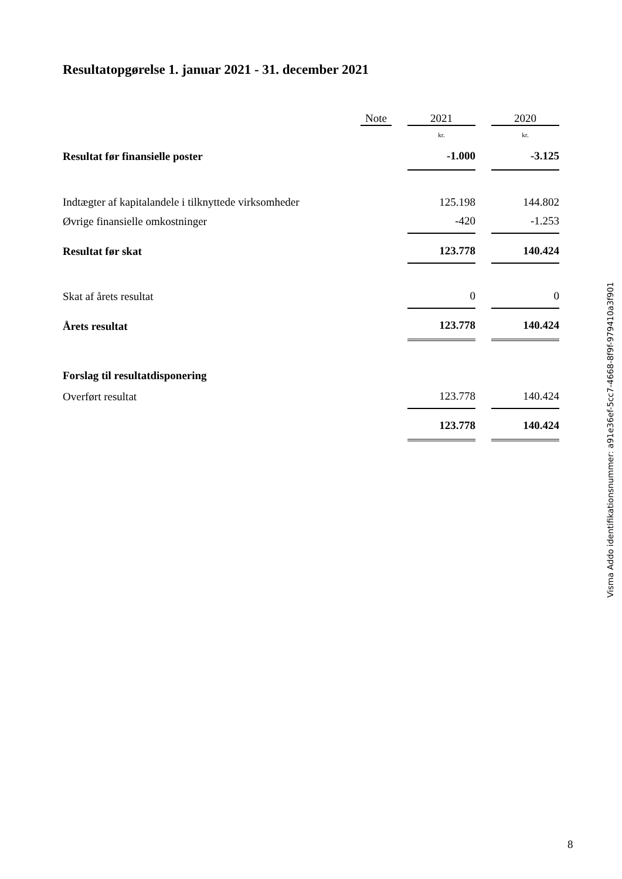Resultatopgørelse 1. januar 2021 - 31. december 2021
| | Note | | 2021 | | 2020 |
| | | | kr. | | kr. |
| Resultat før finansielle poster | | | -1.000 | | -3.125 |
| Indtægter af kapitalandele i tilknyttede virksomheder | | | 125.198 | | 144.802 |
| Øvrige finansielle omkostninger | | | -420 | | -1.253 |
| Resultat før skat | | | 123.778 | | 140.424 |
| Skat af årets resultat | | | 0 | | 0 |
| Årets resultat | | | 123.778 | | 140.424 |
| Forslag til resultatdisponering | | | | | |
| Overført resultat | | | 123.778 | | 140.424 |
| | | | 123.778 | | 140.424 |
8
Visma Addo identifikationsnummer: a91e36ef-5cc7-4668-8f9f-979410a3f901